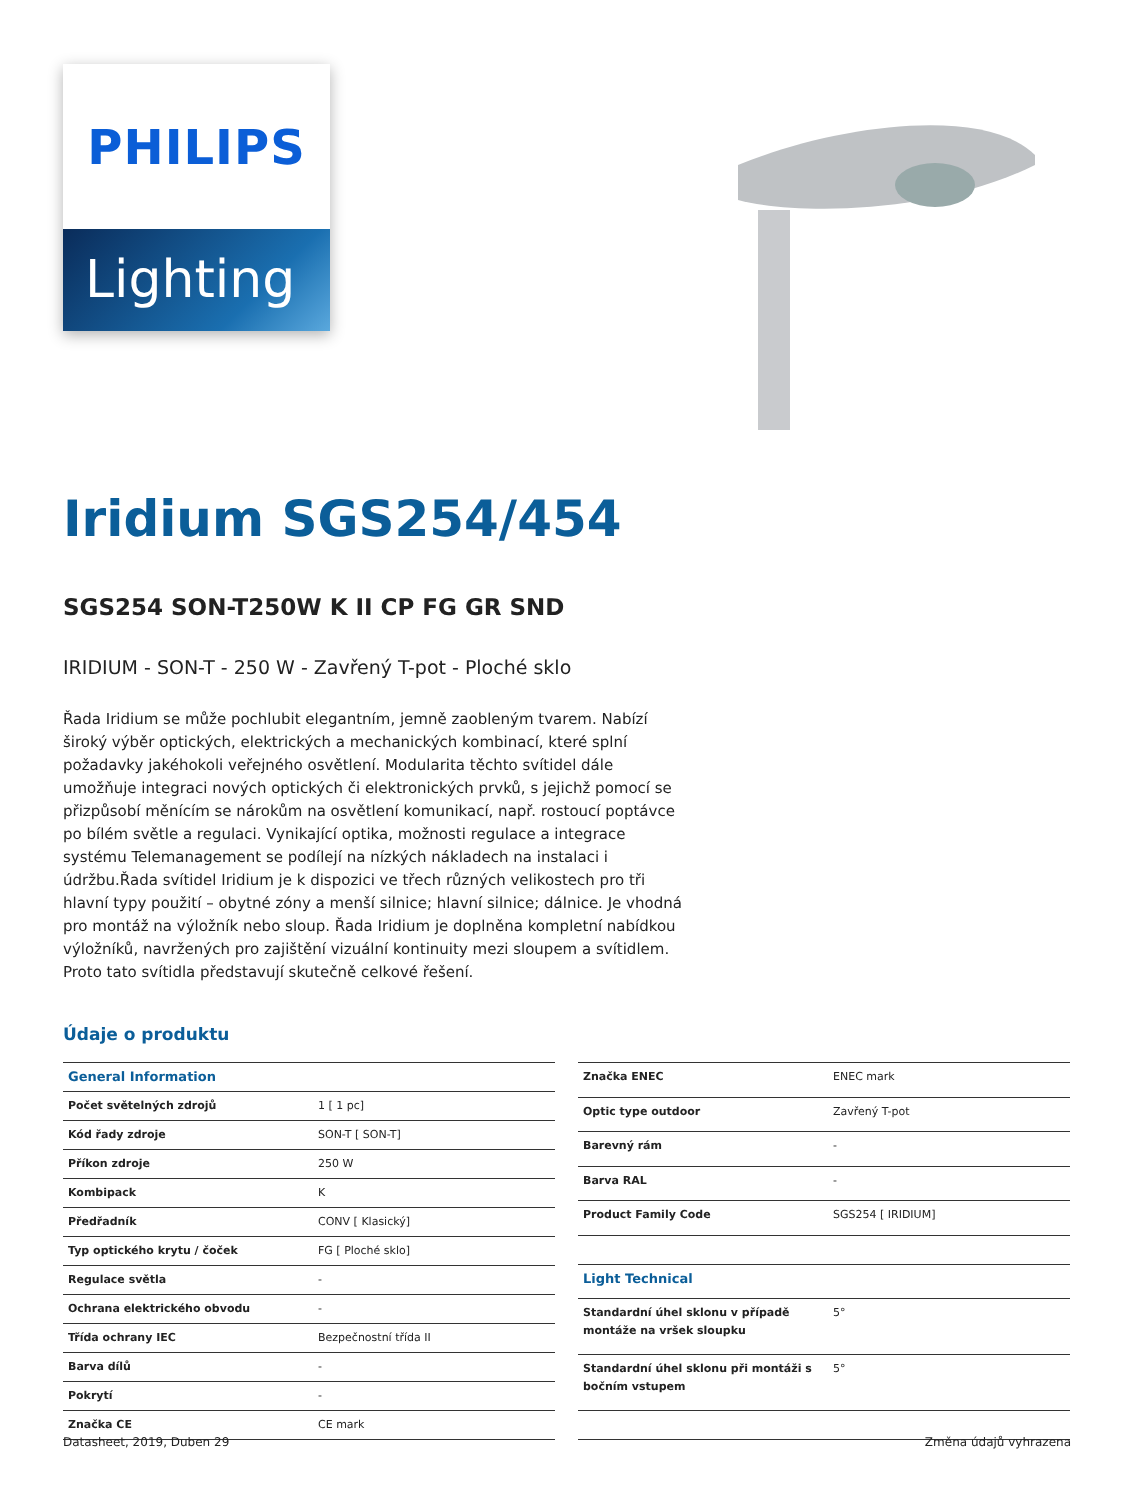PHILIPS
Lighting
Iridium SGS254/454
SGS254 SON-T250W K II CP FG GR SND
IRIDIUM - SON-T - 250 W - Zavřený T-pot - Ploché sklo
Řada Iridium se může pochlubit elegantním, jemně zaobleným tvarem. Nabízí široký výběr optických, elektrických a mechanických kombinací, které splní požadavky jakéhokoli veřejného osvětlení. Modularita těchto svítidel dále umožňuje integraci nových optických či elektronických prvků, s jejichž pomocí se přizpůsobí měnícím se nárokům na osvětlení komunikací, např. rostoucí poptávce po bílém světle a regulaci. Vynikající optika, možnosti regulace a integrace systému Telemanagement se podílejí na nízkých nákladech na instalaci i údržbu.Řada svítidel Iridium je k dispozici ve třech různých velikostech pro tři hlavní typy použití – obytné zóny a menší silnice; hlavní silnice; dálnice. Je vhodná pro montáž na výložník nebo sloup. Řada Iridium je doplněna kompletní nabídkou výložníků, navržených pro zajištění vizuální kontinuity mezi sloupem a svítidlem. Proto tato svítidla představují skutečně celkové řešení.
Údaje o produktu
| General Information | |
| --- | --- |
| Počet světelných zdrojů | 1 [ 1 pc] |
| Kód řady zdroje | SON-T [ SON-T] |
| Příkon zdroje | 250 W |
| Kombipack | K |
| Předřadník | CONV [ Klasický] |
| Typ optického krytu / čoček | FG [ Ploché sklo] |
| Regulace světla | - |
| Ochrana elektrického obvodu | - |
| Třída ochrany IEC | Bezpečnostní třída II |
| Barva dílů | - |
| Pokrytí | - |
| Značka CE | CE mark |
| Značka ENEC | ENEC mark |
| Optic type outdoor | Zavřený T-pot |
| Barevný rám | - |
| Barva RAL | - |
| Product Family Code | SGS254 [ IRIDIUM] |
| Light Technical | |
| Standardní úhel sklonu v případě montáže na vršek sloupku | 5° |
| Standardní úhel sklonu při montáži s bočním vstupem | 5° |
Datasheet, 2019, Duben 29 Změna údajů vyhrazena